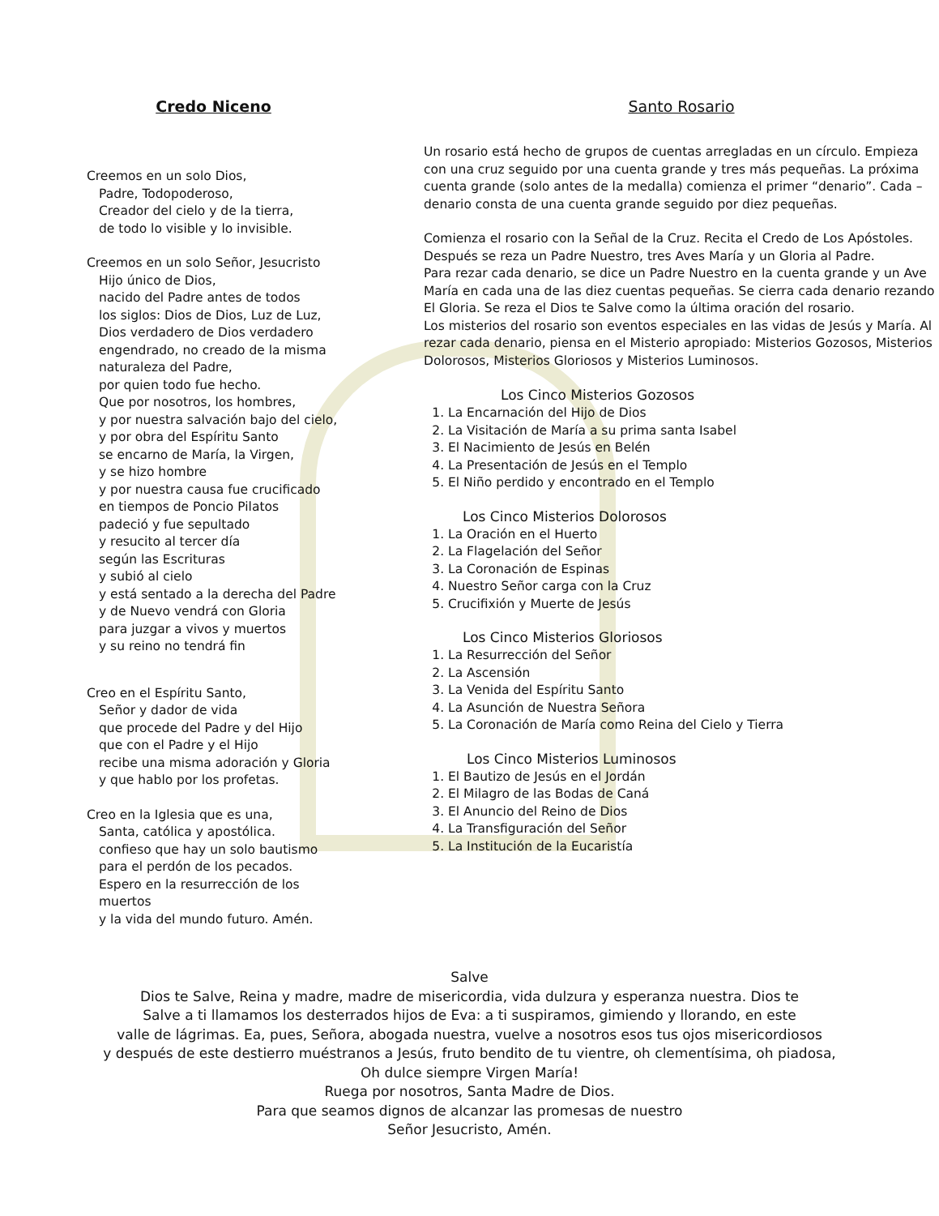Credo Niceno
Creemos en un solo Dios,
Padre, Todopoderoso,
Creador del cielo y de la tierra,
de todo lo visible y lo invisible.
Creemos en un solo Señor, Jesucristo
Hijo único de Dios,
nacido del Padre antes de todos
los siglos: Dios de Dios, Luz de Luz,
Dios verdadero de Dios verdadero
engendrado, no creado de la misma
naturaleza del Padre,
por quien todo fue hecho.
Que por nosotros, los hombres,
y por nuestra salvación bajo del cielo,
y por obra del Espíritu Santo
se encarno de María, la Virgen,
y se hizo hombre
y por nuestra causa fue crucificado
en tiempos de Poncio Pilatos
padeció y fue sepultado
y resucito al tercer día
según las Escrituras
y subió al cielo
y está sentado a la derecha del Padre
y de Nuevo vendrá con Gloria
para juzgar a vivos y muertos
y su reino no tendrá fin
Creo en el Espíritu Santo,
Señor y dador de vida
que procede del Padre y del Hijo
que con el Padre y el Hijo
recibe una misma adoración y Gloria
y que hablo por los profetas.
Creo en la Iglesia que es una,
Santa, católica y apostólica.
confieso que hay un solo bautismo
para el perdón de los pecados.
Espero en la resurrección de los muertos
y la vida del mundo futuro. Amén.
Santo Rosario
Un rosario está hecho de grupos de cuentas arregladas en un círculo. Empieza con una cruz seguido por una cuenta grande y tres más pequeñas. La próxima cuenta grande (solo antes de la medalla) comienza el primer “denario”. Cada – denario consta de una cuenta grande seguido por diez pequeñas.
Comienza el rosario con la Señal de la Cruz. Recita el Credo de Los Apóstoles. Después se reza un Padre Nuestro, tres Aves María y un Gloria al Padre.
Para rezar cada denario, se dice un Padre Nuestro en la cuenta grande y un Ave María en cada una de las diez cuentas pequeñas. Se cierra cada denario rezando El Gloria. Se reza el Dios te Salve como la última oración del rosario.
Los misterios del rosario son eventos especiales en las vidas de Jesús y María. Al rezar cada denario, piensa en el Misterio apropiado: Misterios Gozosos, Misterios Dolorosos, Misterios Gloriosos y Misterios Luminosos.
Los Cinco Misterios Gozosos
1. La Encarnación del Hijo de Dios
2. La Visitación de María a su prima santa Isabel
3. El Nacimiento de Jesús en Belén
4. La Presentación de Jesús en el Templo
5. El Niño perdido y encontrado en el Templo
Los Cinco Misterios Dolorosos
1. La Oración en el Huerto
2. La Flagelación del Señor
3. La Coronación de Espinas
4. Nuestro Señor carga con la Cruz
5. Crucifixión y Muerte de Jesús
Los Cinco Misterios Gloriosos
1. La Resurrección del Señor
2. La Ascensión
3. La Venida del Espíritu Santo
4. La Asunción de Nuestra Señora
5. La Coronación de María como Reina del Cielo y Tierra
Los Cinco Misterios Luminosos
1. El Bautizo de Jesús en el Jordán
2. El Milagro de las Bodas de Caná
3. El Anuncio del Reino de Dios
4. La Transfiguración del Señor
5. La Institución de la Eucaristía
Salve
Dios te Salve, Reina y madre, madre de misericordia, vida dulzura y esperanza nuestra. Dios te
Salve a ti llamamos los desterrados hijos de Eva: a ti suspiramos, gimiendo y llorando, en este
valle de lágrimas. Ea, pues, Señora, abogada nuestra, vuelve a nosotros esos tus ojos misericordiosos
y después de este destierro muéstranos a Jesús, fruto bendito de tu vientre, oh clementísima, oh piadosa,
Oh dulce siempre Virgen María!
Ruega por nosotros, Santa Madre de Dios.
Para que seamos dignos de alcanzar las promesas de nuestro
Señor Jesucristo, Amén.